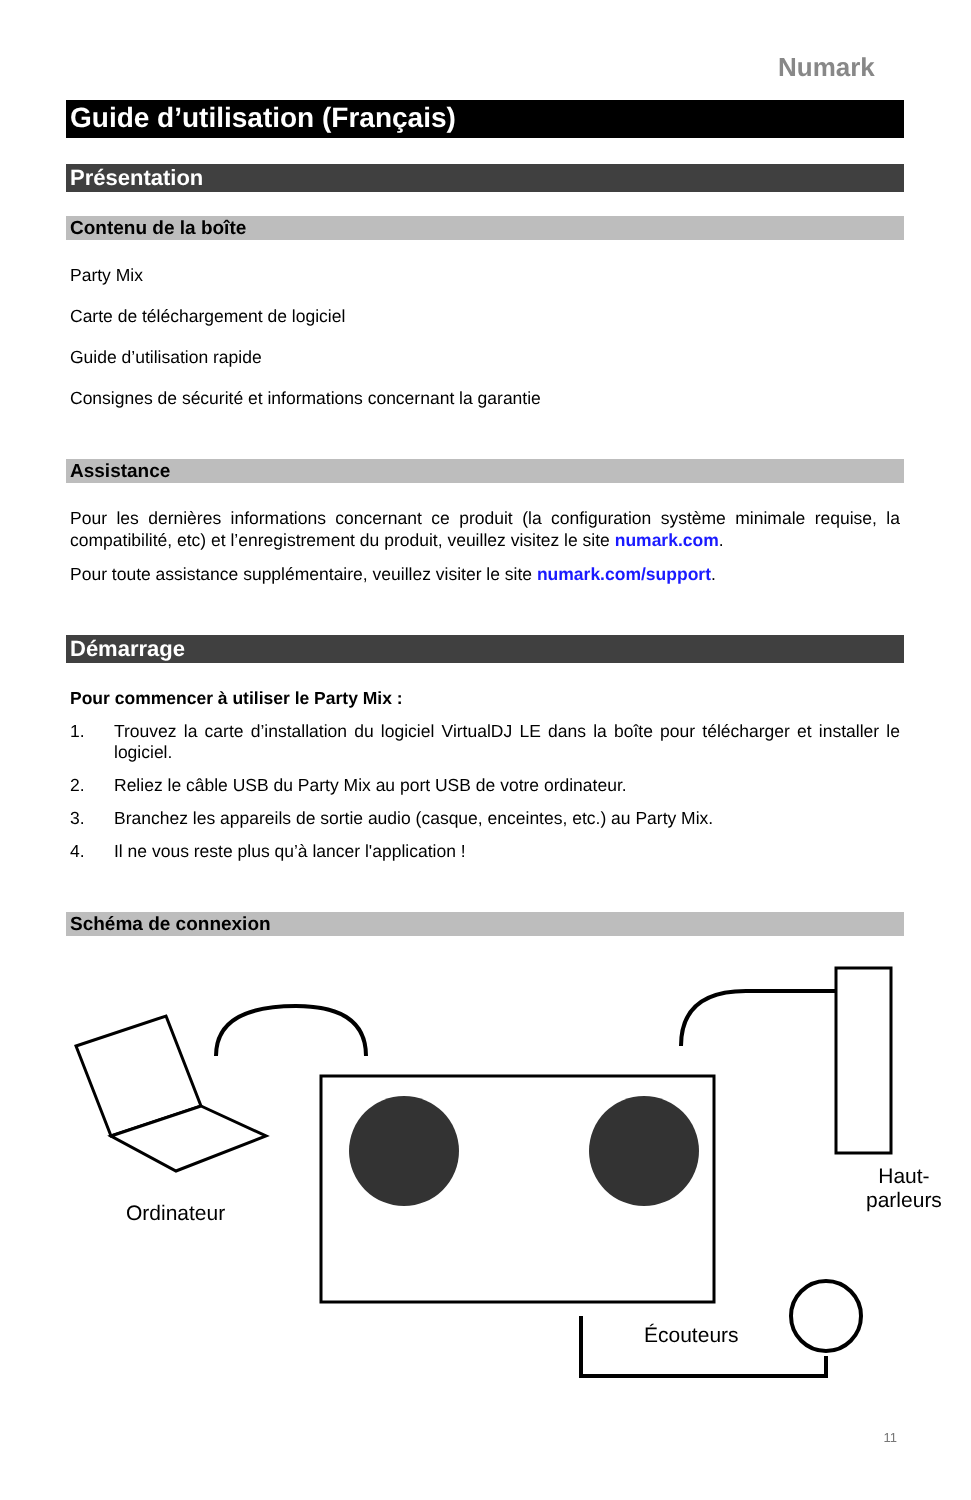Numark
Guide d’utilisation (Français)
Présentation
Contenu de la boîte
Party Mix
Carte de téléchargement de logiciel
Guide d’utilisation rapide
Consignes de sécurité et informations concernant la garantie
Assistance
Pour les dernières informations concernant ce produit (la configuration système minimale requise, la compatibilité, etc) et l’enregistrement du produit, veuillez visitez le site numark.com.
Pour toute assistance supplémentaire, veuillez visiter le site numark.com/support.
Démarrage
Pour commencer à utiliser le Party Mix :
1. Trouvez la carte d’installation du logiciel VirtualDJ LE dans la boîte pour télécharger et installer le logiciel.
2. Reliez le câble USB du Party Mix au port USB de votre ordinateur.
3. Branchez les appareils de sortie audio (casque, enceintes, etc.) au Party Mix.
4. Il ne vous reste plus qu’à lancer l'application !
Schéma de connexion
Ordinateur
Haut-
parleurs
Écouteurs
11